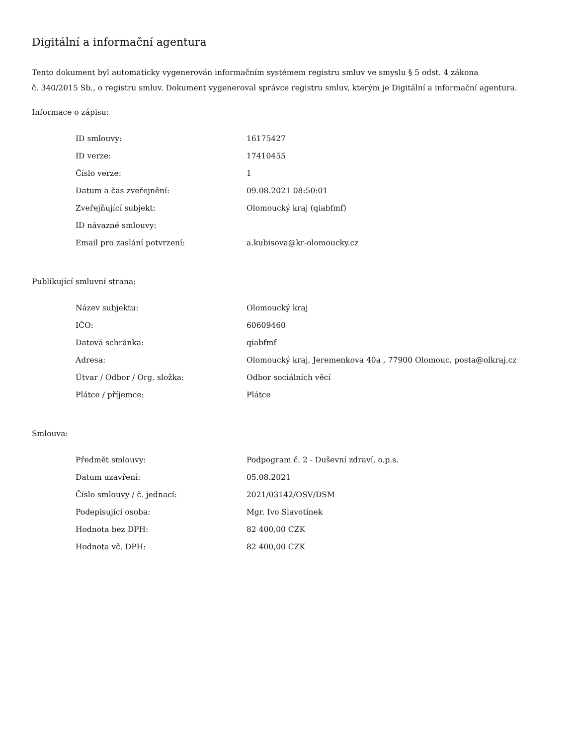Digitální a informační agentura
Tento dokument byl automaticky vygenerován informačním systémem registru smluv ve smyslu § 5 odst. 4 zákona
č. 340/2015 Sb., o registru smluv. Dokument vygeneroval správce registru smluv, kterým je Digitální a informační agentura.
Informace o zápisu:
| ID smlouvy: | 16175427 |
| ID verze: | 17410455 |
| Číslo verze: | 1 |
| Datum a čas zveřejnění: | 09.08.2021 08:50:01 |
| Zveřejňující subjekt: | Olomoucký kraj (qiabfmf) |
| ID návazné smlouvy: | |
| Email pro zaslání potvrzení: | a.kubisova@kr-olomoucky.cz |
Publikující smluvní strana:
| Název subjektu: | Olomoucký kraj |
| IČO: | 60609460 |
| Datová schránka: | qiabfmf |
| Adresa: | Olomoucký kraj, Jeremenkova 40a , 77900 Olomouc, posta@olkraj.cz |
| Útvar / Odbor / Org. složka: | Odbor sociálních věcí |
| Plátce / příjemce: | Plátce |
Smlouva:
| Předmět smlouvy: | Podpogram č. 2 - Duševní zdraví, o.p.s. |
| Datum uzavření: | 05.08.2021 |
| Číslo smlouvy / č. jednací: | 2021/03142/OSV/DSM |
| Podepisující osoba: | Mgr. Ivo Slavotínek |
| Hodnota bez DPH: | 82 400,00 CZK |
| Hodnota vč. DPH: | 82 400,00 CZK |